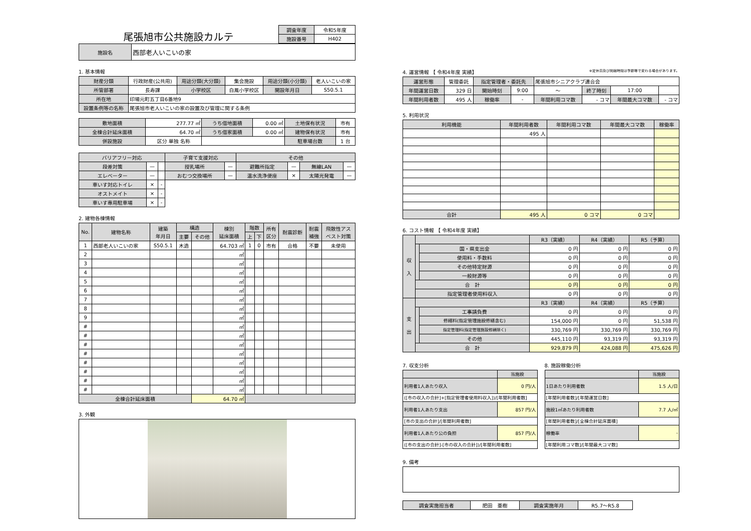尾張旭市公共施設カルテ
| 調査年度 | 令和5年度 |
| 施設番号 | H402 |
| 施設名 | 西部老人いこいの家 |
1. 基本情報
| 財産分類 | 行政財産(公共用) | 用途分類(大分類) | 集会施設 | 用途分類(小分類) | 老人いこいの家 |
| 所管部署 | 長寿課 | 小学校区 | 白鳳小学校区 | 開設年月日 | S50.5.1 |
| 所在地 | 印場元町五丁目6番地9 | | | | |
| 設置条例等の名称 | 尾張旭市老人いこいの家の設置及び管理に関する条例 | | | | |
| 敷地面積 | 277.77 ㎡ | うち借地面積 | 0.00 ㎡ | 土地保有状況 | 市有 |
| 全棟合計延床面積 | 64.70 ㎡ | うち借家面積 | 0.00 ㎡ | 建物保有状況 | 市有 |
| 併設施設 | 区分 単独 名称 | | | 駐車場台数 | 1 台 |
| バリアフリー対応 | | | 子育て支援対応 | | その他 | | | |
| --- | --- | --- | --- | --- | --- | --- | --- | --- |
| 段差対策 | — | | 授乳場所 | — | 避難所指定 | — | 無線LAN | — |
| エレベーター | — | | おむつ交換場所 | — | 温水洗浄便座 | × | 太陽光発電 | — |
| 車いす対応トイレ | × | - | | | | | | |
| オストメイト | × | - | | | | | | |
| 車いす専用駐車場 | × | - | | | | | | |
2. 建物各棟情報
| No. | 建物名称 | 建築 年月日 | 構造 | | 棟別 延床面積 | 階数 | | 所有 区分 | 耐震診断 | 耐震 補強 | 飛散性アス ベスト対策 |
| --- | --- | --- | --- | --- | --- | --- | --- | --- | --- | --- | --- |
| | | | 主要 | その他 | | 上 | 下 | | | | |
| 1 | 西部老人いこいの家 | S50.5.1 | 木造 | | 64.703 ㎡ | 1 | 0 | 市有 | 合格 | 不要 | 未使用 |
| 2 | | | | | ㎡ | | | | | | |
| 3 | | | | | ㎡ | | | | | | |
| 4 | | | | | ㎡ | | | | | | |
| 5 | | | | | ㎡ | | | | | | |
| 6 | | | | | ㎡ | | | | | | |
| 7 | | | | | ㎡ | | | | | | |
| 8 | | | | | ㎡ | | | | | | |
| 9 | | | | | ㎡ | | | | | | |
| # | | | | | ㎡ | | | | | | |
| # | | | | | ㎡ | | | | | | |
| # | | | | | ㎡ | | | | | | |
| # | | | | | ㎡ | | | | | | |
| # | | | | | ㎡ | | | | | | |
| # | | | | | ㎡ | | | | | | |
| # | | | | | ㎡ | | | | | | |
| # | | | | | ㎡ | | | | | | |
| 全棟合計延床面積 | | | | 64.70 ㎡ | | | | | | | |
3. 外観
4. 運営情報 【 令和4年度 実績】 ※定休日及び開館時間は季節等で変わる場合があります。
| 運営形態 | 管理委託 | 指定管理者・委託先 | | 尾張旭市シニアクラブ連合会 | | | |
| 年間運営日数 | 329 日 | 開始時刻 | 9:00 | ～ | 終了時刻 | 17:00 | |
| 年間利用者数 | 495 人 | 稼働率 | - | 年間利用コマ数 | - コマ | 年間最大コマ数 | - コマ |
5. 利用状況
| 利用機能 | 年間利用者数 | 年間利用コマ数 | 年間最大コマ数 | 稼働率 |
| --- | --- | --- | --- | --- |
| | 495 人 | | | |
| 合計 | 495 人 | 0 コマ | 0 コマ | |
6. コスト情報 【 令和4年度 実績】
| 収 入 | | | R3（実績） | R4（実績） | R5（予算） |
| | | 国・県支出金 | 0 円 | 0 円 | 0 円 |
| | | 使用料・手数料 | 0 円 | 0 円 | 0 円 |
| | | その他特定財源 | 0 円 | 0 円 | 0 円 |
| | | 一般財源等 | 0 円 | 0 円 | 0 円 |
| | 合 計 | | 0 円 | 0 円 | 0 円 |
| | 指定管理者使用料収入 | | 0 円 | 0 円 | 0 円 |
| 支 出 | | | R3（実績） | R4（実績） | R5（予算） |
| | | 工事請負費 | 0 円 | 0 円 | 0 円 |
| | | 修繕料(指定管理施設修繕含む) | 154,000 円 | 0 円 | 51,538 円 |
| | | 指定管理料(指定管理施設修繕除く) | 330,769 円 | 330,769 円 | 330,769 円 |
| | | その他 | 445,110 円 | 93,319 円 | 93,319 円 |
| | 合 計 | | 929,879 円 | 424,088 円 | 475,626 円 |
7. 収支分析
| | 当施設 |
| 利用者1人あたり収入 | 0 円/人 |
| ([市の収入の合計]+[指定管理者使用料収入])/[年間利用者数] | |
| 利用者1人あたり支出 | 857 円/人 |
| [市の支出の合計]/[年間利用者数] | |
| 利用者1人あたり公の負担 | 857 円/人 |
| ([市の支出の合計]-[市の収入の合計])/[年間利用者数] | |
8. 施設稼働分析
| | 当施設 |
| 1日あたり利用者数 | 1.5 人/日 |
| [年間利用者数]/[年間運営日数] | |
| 施設1㎡あたり利用者数 | 7.7 人/㎡ |
| [年間利用者数]/[全棟合計延床面積] | |
| 稼働率 | - |
| [年間利用コマ数]/[年間最大コマ数] | |
9. 備考
| 調査実施担当者 | 肥田 亜樹 | 調査実施年月 | R5.7～R5.8 |